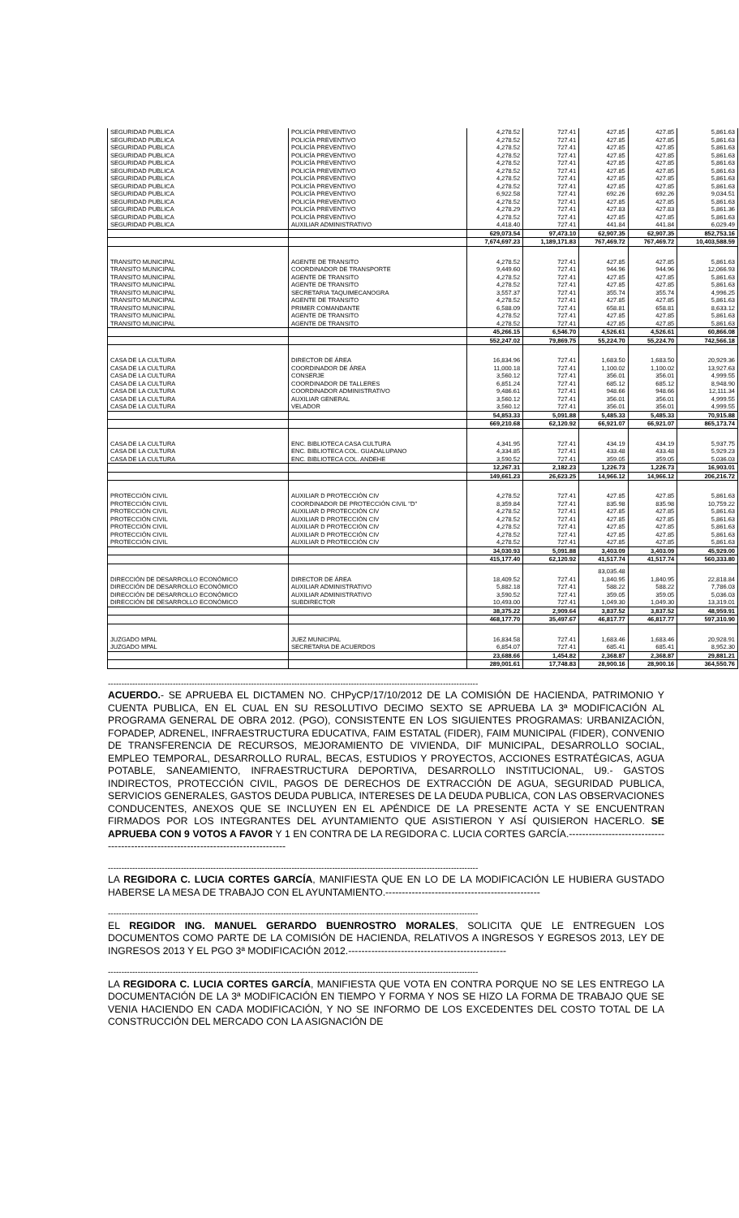| SEGURIDAD PUBLICA | POLICÍA PREVENTIVO | 4,278.52 | 727.41 | 427.85 | 427.85 | 5,861.63 |
| SEGURIDAD PUBLICA | POLICÍA PREVENTIVO | 4,278.52 | 727.41 | 427.85 | 427.85 | 5,861.63 |
| SEGURIDAD PUBLICA | POLICÍA PREVENTIVO | 4,278.52 | 727.41 | 427.85 | 427.85 | 5,861.63 |
| SEGURIDAD PUBLICA | POLICÍA PREVENTIVO | 4,278.52 | 727.41 | 427.85 | 427.85 | 5,861.63 |
| SEGURIDAD PUBLICA | POLICÍA PREVENTIVO | 4,278.52 | 727.41 | 427.85 | 427.85 | 5,861.63 |
| SEGURIDAD PUBLICA | POLICÍA PREVENTIVO | 4,278.52 | 727.41 | 427.85 | 427.85 | 5,861.63 |
| SEGURIDAD PUBLICA | POLICÍA PREVENTIVO | 4,278.52 | 727.41 | 427.85 | 427.85 | 5,861.63 |
| SEGURIDAD PUBLICA | POLICÍA PREVENTIVO | 4,278.52 | 727.41 | 427.85 | 427.85 | 5,861.63 |
| SEGURIDAD PUBLICA | POLICÍA PREVENTIVO | 6,922.58 | 727.41 | 692.26 | 692.26 | 9,034.51 |
| SEGURIDAD PUBLICA | POLICÍA PREVENTIVO | 4,278.52 | 727.41 | 427.85 | 427.85 | 5,861.63 |
| SEGURIDAD PUBLICA | POLICÍA PREVENTIVO | 4,278.29 | 727.41 | 427.83 | 427.83 | 5,861.36 |
| SEGURIDAD PUBLICA | POLICÍA PREVENTIVO | 4,278.52 | 727.41 | 427.85 | 427.85 | 5,861.63 |
| SEGURIDAD PUBLICA | AUXILIAR ADMINISTRATIVO | 4,418.40 | 727.41 | 441.84 | 441.84 | 6,029.49 |
| | | 629,073.54 | 97,473.10 | 62,907.35 | 62,907.35 | 852,753.16 |
| | | 7,674,697.23 | 1,189,171.83 | 767,469.72 | 767,469.72 | 10,403,588.59 |
| TRANSITO MUNICIPAL | AGENTE DE TRANSITO | 4,278.52 | 727.41 | 427.85 | 427.85 | 5,861.63 |
| TRANSITO MUNICIPAL | COORDINADOR DE TRANSPORTE | 9,449.60 | 727.41 | 944.96 | 944.96 | 12,066.93 |
| TRANSITO MUNICIPAL | AGENTE DE TRANSITO | 4,278.52 | 727.41 | 427.85 | 427.85 | 5,861.63 |
| TRANSITO MUNICIPAL | AGENTE DE TRANSITO | 4,278.52 | 727.41 | 427.85 | 427.85 | 5,861.63 |
| TRANSITO MUNICIPAL | SECRETARIA TAQUIMECANOGRA | 3,557.37 | 727.41 | 355.74 | 355.74 | 4,996.25 |
| TRANSITO MUNICIPAL | AGENTE DE TRANSITO | 4,278.52 | 727.41 | 427.85 | 427.85 | 5,861.63 |
| TRANSITO MUNICIPAL | PRIMER COMANDANTE | 6,588.09 | 727.41 | 658.81 | 658.81 | 8,633.12 |
| TRANSITO MUNICIPAL | AGENTE DE TRANSITO | 4,278.52 | 727.41 | 427.85 | 427.85 | 5,861.63 |
| TRANSITO MUNICIPAL | AGENTE DE TRANSITO | 4,278.52 | 727.41 | 427.85 | 427.85 | 5,861.63 |
| | | 45,266.15 | 6,546.70 | 4,526.61 | 4,526.61 | 60,866.08 |
| | | 552,247.02 | 79,869.75 | 55,224.70 | 55,224.70 | 742,566.18 |
| CASA DE LA CULTURA | DIRECTOR DE ÁREA | 16,834.96 | 727.41 | 1,683.50 | 1,683.50 | 20,929.36 |
| CASA DE LA CULTURA | COORDINADOR DE ÁREA | 11,000.18 | 727.41 | 1,100.02 | 1,100.02 | 13,927.63 |
| CASA DE LA CULTURA | CONSERJE | 3,560.12 | 727.41 | 356.01 | 356.01 | 4,999.55 |
| CASA DE LA CULTURA | COORDINADOR DE TALLERES | 6,851.24 | 727.41 | 685.12 | 685.12 | 8,948.90 |
| CASA DE LA CULTURA | COORDINADOR ADMINISTRATIVO | 9,486.61 | 727.41 | 948.66 | 948.66 | 12,111.34 |
| CASA DE LA CULTURA | AUXILIAR GENERAL | 3,560.12 | 727.41 | 356.01 | 356.01 | 4,999.55 |
| CASA DE LA CULTURA | VELADOR | 3,560.12 | 727.41 | 356.01 | 356.01 | 4,999.55 |
| | | 54,853.33 | 5,091.88 | 5,485.33 | 5,485.33 | 70,915.88 |
| | | 669,210.68 | 62,120.92 | 66,921.07 | 66,921.07 | 865,173.74 |
| CASA DE LA CULTURA | ENC. BIBLIOTECA CASA CULTURA | 4,341.95 | 727.41 | 434.19 | 434.19 | 5,937.75 |
| CASA DE LA CULTURA | ENC. BIBLIOTECA COL. GUADALUPANO | 4,334.85 | 727.41 | 433.48 | 433.48 | 5,929.23 |
| CASA DE LA CULTURA | ENC. BIBLIOTECA COL. ANDEHE | 3,590.52 | 727.41 | 359.05 | 359.05 | 5,036.03 |
| | | 12,267.31 | 2,182.23 | 1,226.73 | 1,226.73 | 16,903.01 |
| | | 149,661.23 | 26,623.25 | 14,966.12 | 14,966.12 | 206,216.72 |
| PROTECCIÓN CIVIL | AUXILIAR D PROTECCIÓN CIV | 4,278.52 | 727.41 | 427.85 | 427.85 | 5,861.63 |
| PROTECCIÓN CIVIL | COORDINADOR DE PROTECCIÓN CIVIL "D" | 8,359.84 | 727.41 | 835.98 | 835.98 | 10,759.22 |
| PROTECCIÓN CIVIL | AUXILIAR D PROTECCIÓN CIV | 4,278.52 | 727.41 | 427.85 | 427.85 | 5,861.63 |
| PROTECCIÓN CIVIL | AUXILIAR D PROTECCIÓN CIV | 4,278.52 | 727.41 | 427.85 | 427.85 | 5,861.63 |
| PROTECCIÓN CIVIL | AUXILIAR D PROTECCIÓN CIV | 4,278.52 | 727.41 | 427.85 | 427.85 | 5,861.63 |
| PROTECCIÓN CIVIL | AUXILIAR D PROTECCIÓN CIV | 4,278.52 | 727.41 | 427.85 | 427.85 | 5,861.63 |
| PROTECCIÓN CIVIL | AUXILIAR D PROTECCIÓN CIV | 4,278.52 | 727.41 | 427.85 | 427.85 | 5,861.63 |
| | | 34,030.93 | 5,091.88 | 3,403.09 | 3,403.09 | 45,929.00 |
| | | 415,177.40 | 62,120.92 | 41,517.74 | 41,517.74 | 560,333.80 |
| | | | | 83,035.48 | | |
| DIRECCIÓN DE DESARROLLO ECONÓMICO | DIRECTOR DE ÁREA | 18,409.52 | 727.41 | 1,840.95 | 1,840.95 | 22,818.84 |
| DIRECCIÓN DE DESARROLLO ECONÓMICO | AUXILIAR ADMINISTRATIVO | 5,882.18 | 727.41 | 588.22 | 588.22 | 7,786.03 |
| DIRECCIÓN DE DESARROLLO ECONÓMICO | AUXILIAR ADMINISTRATIVO | 3,590.52 | 727.41 | 359.05 | 359.05 | 5,036.03 |
| DIRECCIÓN DE DESARROLLO ECONÓMICO | SUBDIRECTOR | 10,493.00 | 727.41 | 1,049.30 | 1,049.30 | 13,319.01 |
| | | 38,375.22 | 2,909.64 | 3,837.52 | 3,837.52 | 48,959.91 |
| | | 468,177.70 | 35,497.67 | 46,817.77 | 46,817.77 | 597,310.90 |
| JUZGADO MPAL | JUEZ MUNICIPAL | 16,834.58 | 727.41 | 1,683.46 | 1,683.46 | 20,928.91 |
| JUZGADO MPAL | SECRETARIA DE ACUERDOS | 6,854.07 | 727.41 | 685.41 | 685.41 | 8,952.30 |
| | | 23,688.66 | 1,454.82 | 2,368.87 | 2,368.87 | 29,881.21 |
| | | 289,001.61 | 17,748.83 | 28,900.16 | 28,900.16 | 364,550.76 |
-----------------------------------------------------------------------------------------------------------------------------------------
ACUERDO.- SE APRUEBA EL DICTAMEN NO. CHPyCP/17/10/2012 DE LA COMISIÓN DE HACIENDA, PATRIMONIO Y CUENTA PUBLICA, EN EL CUAL EN SU RESOLUTIVO DECIMO SEXTO SE APRUEBA LA 3ª MODIFICACIÓN AL PROGRAMA GENERAL DE OBRA 2012. (PGO), CONSISTENTE EN LOS SIGUIENTES PROGRAMAS: URBANIZACIÓN, FOPADEP, ADRENEL, INFRAESTRUCTURA EDUCATIVA, FAIM ESTATAL (FIDER), FAIM MUNICIPAL (FIDER), CONVENIO DE TRANSFERENCIA DE RECURSOS, MEJORAMIENTO DE VIVIENDA, DIF MUNICIPAL, DESARROLLO SOCIAL, EMPLEO TEMPORAL, DESARROLLO RURAL, BECAS, ESTUDIOS Y PROYECTOS, ACCIONES ESTRATÉGICAS, AGUA POTABLE, SANEAMIENTO, INFRAESTRUCTURA DEPORTIVA, DESARROLLO INSTITUCIONAL, U9.- GASTOS INDIRECTOS, PROTECCIÓN CIVIL, PAGOS DE DERECHOS DE EXTRACCIÓN DE AGUA, SEGURIDAD PUBLICA, SERVICIOS GENERALES, GASTOS DEUDA PUBLICA, INTERESES DE LA DEUDA PUBLICA, CON LAS OBSERVACIONES CONDUCENTES, ANEXOS QUE SE INCLUYEN EN EL APÉNDICE DE LA PRESENTE ACTA Y SE ENCUENTRAN FIRMADOS POR LOS INTEGRANTES DEL AYUNTAMIENTO QUE ASISTIERON Y ASÍ QUISIERON HACERLO. SE APRUEBA CON 9 VOTOS A FAVOR Y 1 EN CONTRA DE LA REGIDORA C. LUCIA CORTES GARCÍA.-----------------------------------------------------------------------------------
-----------------------------------------------------------------------------------------------------------------------------------------
LA REGIDORA C. LUCIA CORTES GARCÍA, MANIFIESTA QUE EN LO DE LA MODIFICACIÓN LE HUBIERA GUSTADO HABERSE LA MESA DE TRABAJO CON EL AYUNTAMIENTO.-----------------------------------------------
-----------------------------------------------------------------------------------------------------------------------------------------
EL REGIDOR ING. MANUEL GERARDO BUENROSTRO MORALES, SOLICITA QUE LE ENTREGUEN LOS DOCUMENTOS COMO PARTE DE LA COMISIÓN DE HACIENDA, RELATIVOS A INGRESOS Y EGRESOS 2013, LEY DE INGRESOS 2013 Y EL PGO 3ª MODIFICACIÓN 2012.------------------------------------------------
-----------------------------------------------------------------------------------------------------------------------------------------
LA REGIDORA C. LUCIA CORTES GARCÍA, MANIFIESTA QUE VOTA EN CONTRA PORQUE NO SE LES ENTREGO LA DOCUMENTACIÓN DE LA 3ª MODIFICACIÓN EN TIEMPO Y FORMA Y NOS SE HIZO LA FORMA DE TRABAJO QUE SE VENIA HACIENDO EN CADA MODIFICACIÓN, Y NO SE INFORMO DE LOS EXCEDENTES DEL COSTO TOTAL DE LA CONSTRUCCIÓN DEL MERCADO CON LA ASIGNACIÓN DE